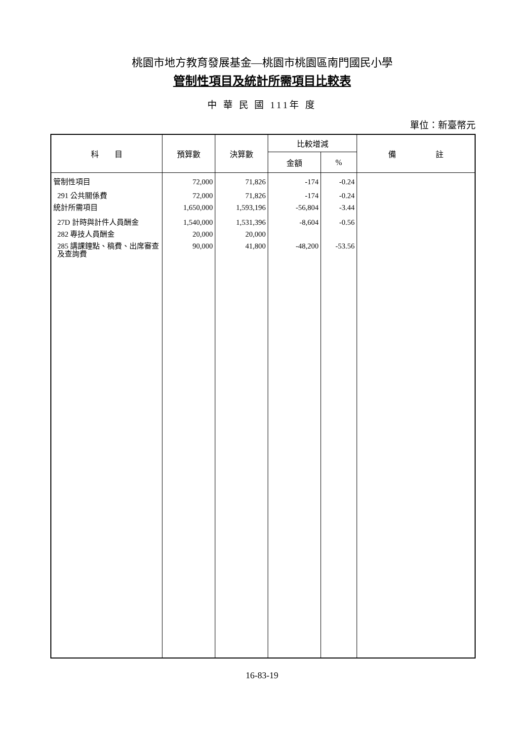桃園市地方教育發展基金—桃園市桃園區南門國民小學
管制性項目及統計所需項目比較表
中 華 民 國 111年 度
單位：新臺幣元
| 科 目 | 預算數 | 決算數 | 比較增減 | | 備 註 |
| --- | --- | --- | --- | --- | --- |
| | | | 金額 | % | |
| 管制性項目 | 72,000 | 71,826 | -174 | -0.24 | |
| 291 公共關係費 | 72,000 | 71,826 | -174 | -0.24 | |
| 統計所需項目 | 1,650,000 | 1,593,196 | -56,804 | -3.44 | |
| 27D 計時與計件人員酬金 | 1,540,000 | 1,531,396 | -8,604 | -0.56 | |
| 282 專技人員酬金 | 20,000 | 20,000 | | | |
| 285 講課鐘點、稿費、出席審查及查詢費 | 90,000 | 41,800 | -48,200 | -53.56 | |
16-83-19